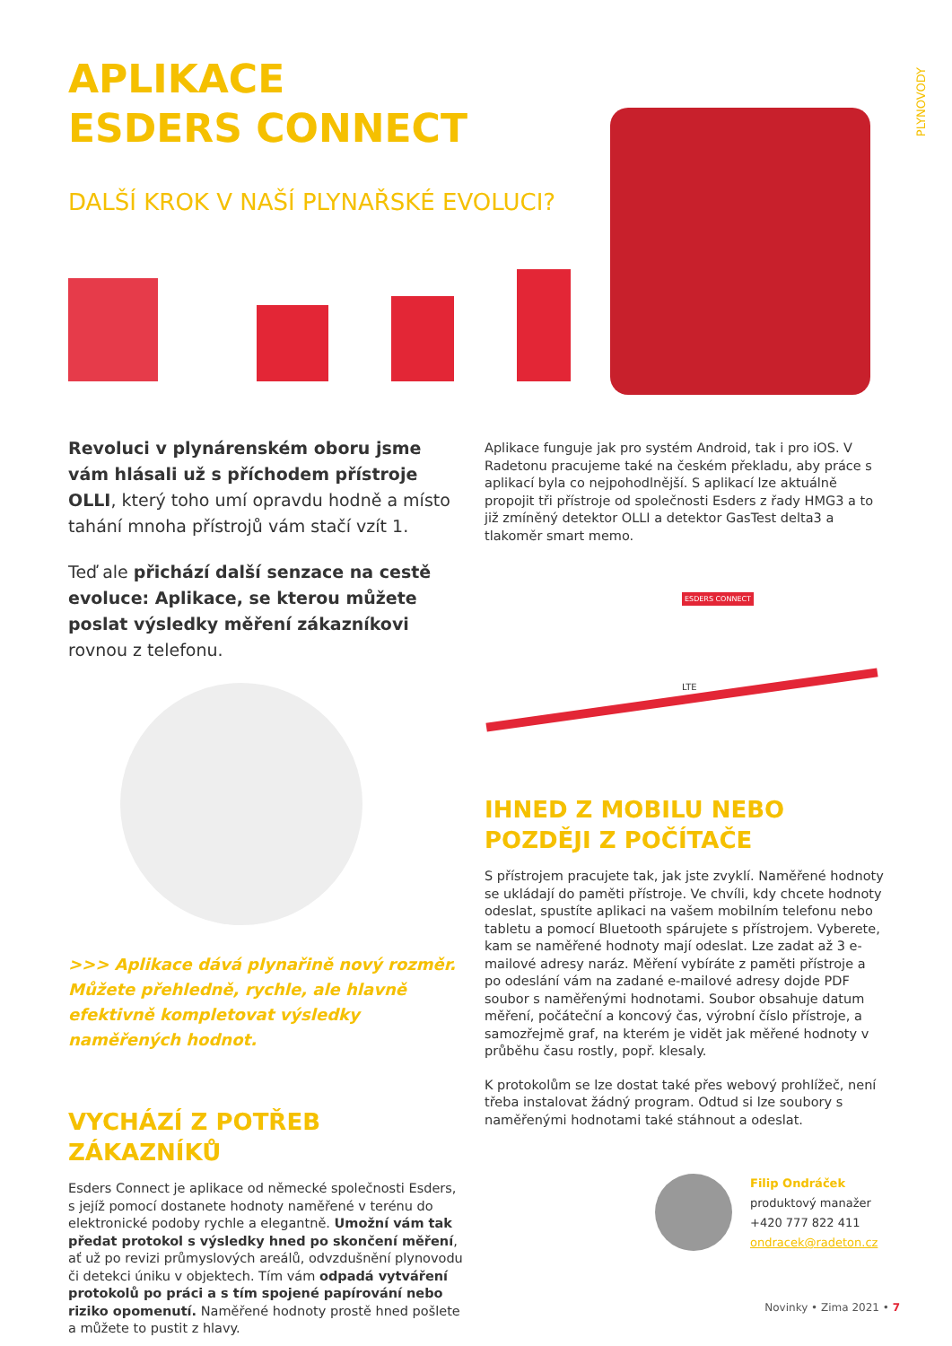PLYNOVODY
APLIKACE
ESDERS CONNECT
DALŠÍ KROK V NAŠÍ PLYNAŘSKÉ EVOLUCI?
Revoluci v plynárenském oboru jsme vám hlásali už s příchodem přístroje OLLI, který toho umí opravdu hodně a místo tahání mnoha přístrojů vám stačí vzít 1.
Teď ale přichází další senzace na cestě evoluce: Aplikace, se kterou můžete poslat výsledky měření zákazníkovi rovnou z telefonu.
>>> Aplikace dává plynařině nový rozměr. Můžete přehledně, rychle, ale hlavně efektivně kompletovat výsledky naměřených hodnot.
VYCHÁZÍ Z POTŘEB ZÁKAZNÍKŮ
Esders Connect je aplikace od německé společnosti Esders, s jejíž pomocí dostanete hodnoty naměřené v terénu do elektronické podoby rychle a elegantně. Umožní vám tak předat protokol s výsledky hned po skončení měření, ať už po revizi průmyslových areálů, odvzdušnění plynovodu či detekci úniku v objektech. Tím vám odpadá vytváření protokolů po práci a s tím spojené papírování nebo riziko opomenutí. Naměřené hodnoty prostě hned pošlete a můžete to pustit z hlavy.
Aplikace funguje jak pro systém Android, tak i pro iOS. V Radetonu pracujeme také na českém překladu, aby práce s aplikací byla co nejpohodlnější. S aplikací lze aktuálně propojit tři přístroje od společnosti Esders z řady HMG3 a to již zmíněný detektor OLLI a detektor GasTest delta3 a tlakoměr smart memo.
LTE
ESDERS CONNECT
IHNED Z MOBILU NEBO POZDĚJI Z POČÍTAČE
S přístrojem pracujete tak, jak jste zvyklí. Naměřené hodnoty se ukládají do paměti přístroje. Ve chvíli, kdy chcete hodnoty odeslat, spustíte aplikaci na vašem mobilním telefonu nebo tabletu a pomocí Bluetooth spárujete s přístrojem. Vyberete, kam se naměřené hodnoty mají odeslat. Lze zadat až 3 e-mailové adresy naráz. Měření vybíráte z paměti přístroje a po odeslání vám na zadané e-mailové adresy dojde PDF soubor s naměřenými hodnotami. Soubor obsahuje datum měření, počáteční a koncový čas, výrobní číslo přístroje, a samozřejmě graf, na kterém je vidět jak měřené hodnoty v průběhu času rostly, popř. klesaly.
K protokolům se lze dostat také přes webový prohlížeč, není třeba instalovat žádný program. Odtud si lze soubory s naměřenými hodnotami také stáhnout a odeslat.
Filip Ondráček
produktový manažer
+420 777 822 411
ondracek@radeton.cz
Novinky • Zima 2021 • 7